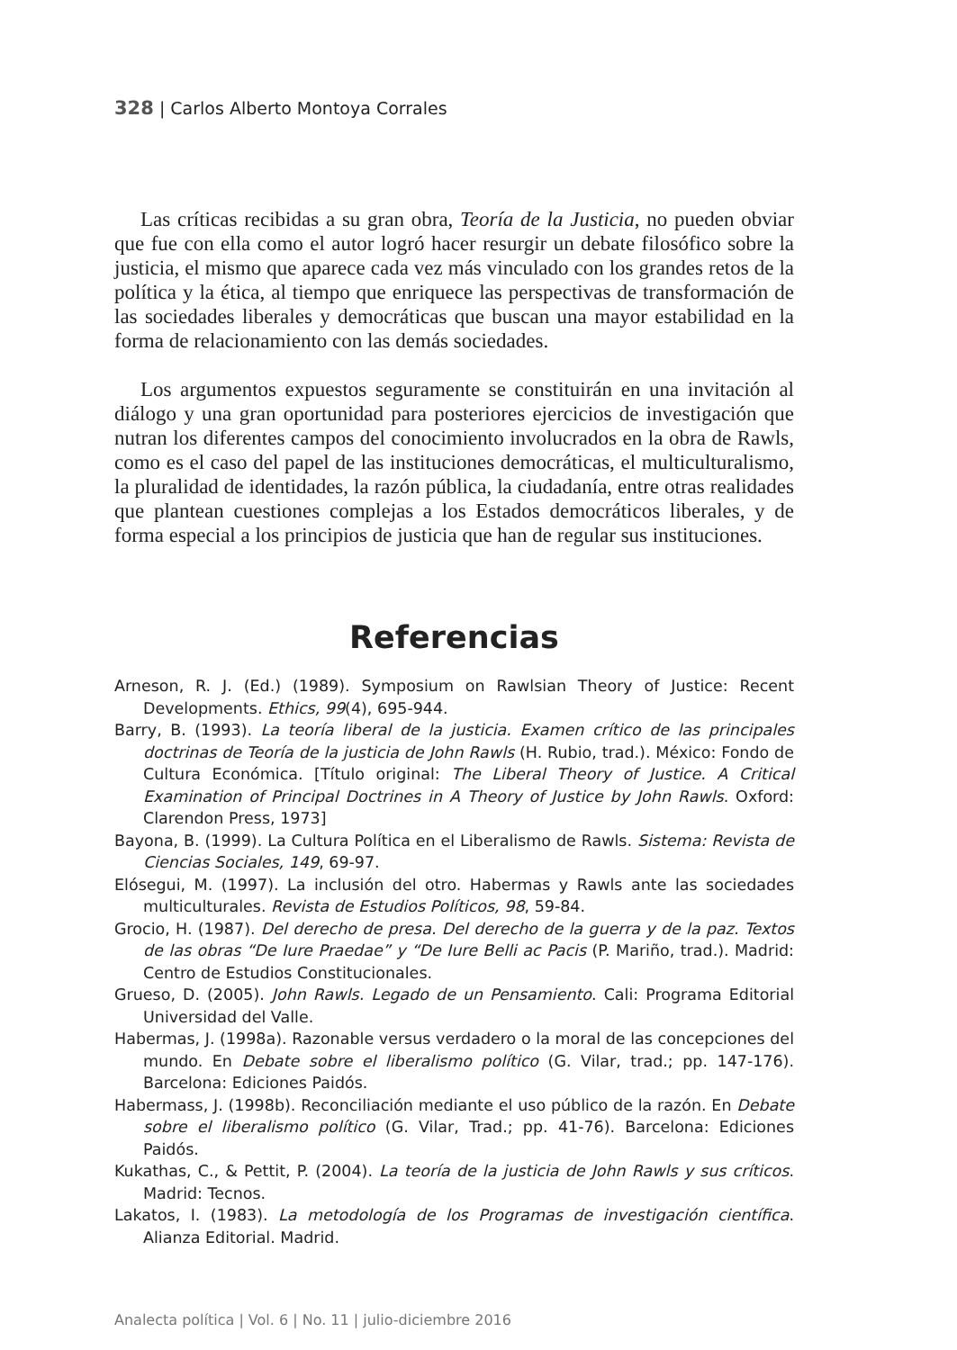328 | Carlos Alberto Montoya Corrales
Las críticas recibidas a su gran obra, Teoría de la Justicia, no pueden obviar que fue con ella como el autor logró hacer resurgir un debate filosófico sobre la justicia, el mismo que aparece cada vez más vinculado con los grandes retos de la política y la ética, al tiempo que enriquece las perspectivas de transformación de las sociedades liberales y democráticas que buscan una mayor estabilidad en la forma de relacionamiento con las demás sociedades.
Los argumentos expuestos seguramente se constituirán en una invitación al diálogo y una gran oportunidad para posteriores ejercicios de investigación que nutran los diferentes campos del conocimiento involucrados en la obra de Rawls, como es el caso del papel de las instituciones democráticas, el multiculturalismo, la pluralidad de identidades, la razón pública, la ciudadanía, entre otras realidades que plantean cuestiones complejas a los Estados democráticos liberales, y de forma especial a los principios de justicia que han de regular sus instituciones.
Referencias
Arneson, R. J. (Ed.) (1989). Symposium on Rawlsian Theory of Justice: Recent Developments. Ethics, 99(4), 695-944.
Barry, B. (1993). La teoría liberal de la justicia. Examen crítico de las principales doctrinas de Teoría de la justicia de John Rawls (H. Rubio, trad.). México: Fondo de Cultura Económica. [Título original: The Liberal Theory of Justice. A Critical Examination of Principal Doctrines in A Theory of Justice by John Rawls. Oxford: Clarendon Press, 1973]
Bayona, B. (1999). La Cultura Política en el Liberalismo de Rawls. Sistema: Revista de Ciencias Sociales, 149, 69-97.
Elósegui, M. (1997). La inclusión del otro. Habermas y Rawls ante las sociedades multiculturales. Revista de Estudios Políticos, 98, 59-84.
Grocio, H. (1987). Del derecho de presa. Del derecho de la guerra y de la paz. Textos de las obras “De Iure Praedae” y “De Iure Belli ac Pacis (P. Mariño, trad.). Madrid: Centro de Estudios Constitucionales.
Grueso, D. (2005). John Rawls. Legado de un Pensamiento. Cali: Programa Editorial Universidad del Valle.
Habermas, J. (1998a). Razonable versus verdadero o la moral de las concepciones del mundo. En Debate sobre el liberalismo político (G. Vilar, trad.; pp. 147-176). Barcelona: Ediciones Paidós.
Habermass, J. (1998b). Reconciliación mediante el uso público de la razón. En Debate sobre el liberalismo político (G. Vilar, Trad.; pp. 41-76). Barcelona: Ediciones Paidós.
Kukathas, C., & Pettit, P. (2004). La teoría de la justicia de John Rawls y sus críticos. Madrid: Tecnos.
Lakatos, I. (1983). La metodología de los Programas de investigación científica. Alianza Editorial. Madrid.
Analecta política | Vol. 6 | No. 11 | julio-diciembre 2016